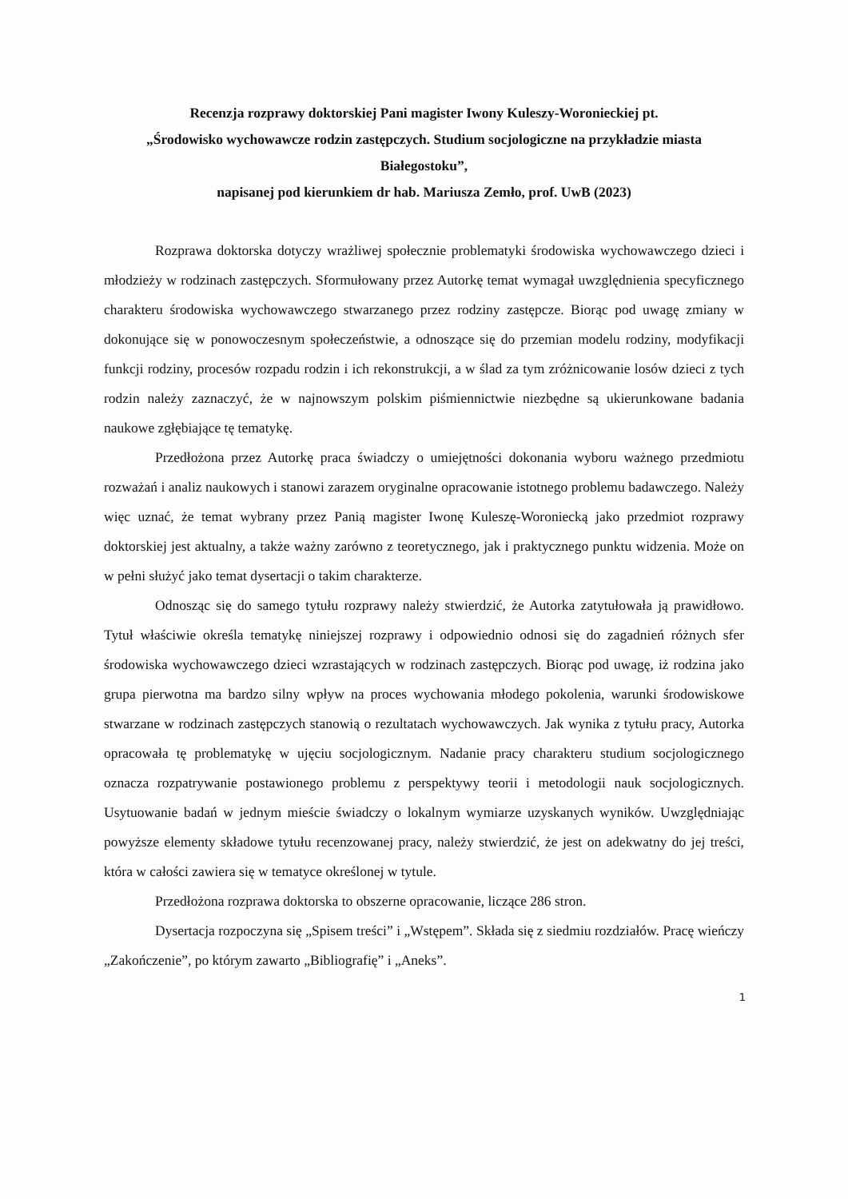Recenzja rozprawy doktorskiej Pani magister Iwony Kuleszy-Woronieckiej pt.
„Środowisko wychowawcze rodzin zastępczych. Studium socjologiczne na przykładzie miasta Białegostoku”,
napisanej pod kierunkiem dr hab. Mariusza Zemło, prof. UwB (2023)
Rozprawa doktorska dotyczy wrażliwej społecznie problematyki środowiska wychowawczego dzieci i młodzieży w rodzinach zastępczych. Sformułowany przez Autorkę temat wymagał uwzględnienia specyficznego charakteru środowiska wychowawczego stwarzanego przez rodziny zastępcze. Biorąc pod uwagę zmiany w dokonujące się w ponowoczesnym społeczeństwie, a odnoszące się do przemian modelu rodziny, modyfikacji funkcji rodziny, procesów rozpadu rodzin i ich rekonstrukcji, a w ślad za tym zróżnicowanie losów dzieci z tych rodzin należy zaznaczyć, że w najnowszym polskim piśmiennictwie niezbędne są ukierunkowane badania naukowe zgłębiające tę tematykę.
Przedłożona przez Autorkę praca świadczy o umiejętności dokonania wyboru ważnego przedmiotu rozważań i analiz naukowych i stanowi zarazem oryginalne opracowanie istotnego problemu badawczego. Należy więc uznać, że temat wybrany przez Panią magister Iwonę Kuleszę-Woroniecką jako przedmiot rozprawy doktorskiej jest aktualny, a także ważny zarówno z teoretycznego, jak i praktycznego punktu widzenia. Może on w pełni służyć jako temat dysertacji o takim charakterze.
Odnosząc się do samego tytułu rozprawy należy stwierdzić, że Autorka zatytułowała ją prawidłowo. Tytuł właściwie określa tematykę niniejszej rozprawy i odpowiednio odnosi się do zagadnień różnych sfer środowiska wychowawczego dzieci wzrastających w rodzinach zastępczych. Biorąc pod uwagę, iż rodzina jako grupa pierwotna ma bardzo silny wpływ na proces wychowania młodego pokolenia, warunki środowiskowe stwarzane w rodzinach zastępczych stanowią o rezultatach wychowawczych. Jak wynika z tytułu pracy, Autorka opracowała tę problematykę w ujęciu socjologicznym. Nadanie pracy charakteru studium socjologicznego oznacza rozpatrywanie postawionego problemu z perspektywy teorii i metodologii nauk socjologicznych. Usytuowanie badań w jednym mieście świadczy o lokalnym wymiarze uzyskanych wyników. Uwzględniając powyższe elementy składowe tytułu recenzowanej pracy, należy stwierdzić, że jest on adekwatny do jej treści, która w całości zawiera się w tematyce określonej w tytule.
Przedłożona rozprawa doktorska to obszerne opracowanie, liczące 286 stron.
Dysertacja rozpoczyna się „Spisem treści” i „Wstępem”. Składa się z siedmiu rozdziałów. Pracę wieńczy „Zakończenie”, po którym zawarto „Bibliografię” i „Aneks”.
1